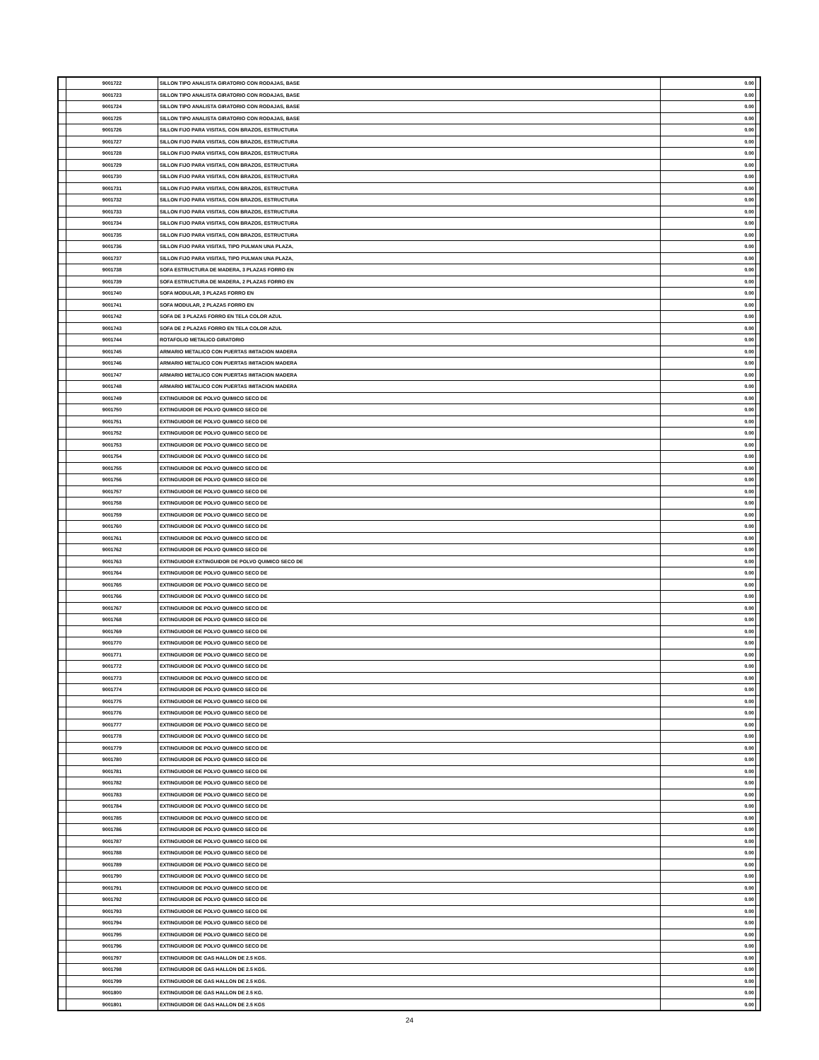| | 9001722 | SILLON TIPO ANALISTA GIRATORIO CON RODAJAS, BASE | 0.00 | |
| | 9001723 | SILLON TIPO ANALISTA GIRATORIO CON RODAJAS, BASE | 0.00 | |
| | 9001724 | SILLON TIPO ANALISTA GIRATORIO CON RODAJAS, BASE | 0.00 | |
| | 9001725 | SILLON TIPO ANALISTA GIRATORIO CON RODAJAS, BASE | 0.00 | |
| | 9001726 | SILLON FIJO PARA VISITAS, CON BRAZOS, ESTRUCTURA | 0.00 | |
| | 9001727 | SILLON FIJO PARA VISITAS, CON BRAZOS, ESTRUCTURA | 0.00 | |
| | 9001728 | SILLON FIJO PARA VISITAS, CON BRAZOS, ESTRUCTURA | 0.00 | |
| | 9001729 | SILLON FIJO PARA VISITAS, CON BRAZOS, ESTRUCTURA | 0.00 | |
| | 9001730 | SILLON FIJO PARA VISITAS, CON BRAZOS, ESTRUCTURA | 0.00 | |
| | 9001731 | SILLON FIJO PARA VISITAS, CON BRAZOS, ESTRUCTURA | 0.00 | |
| | 9001732 | SILLON FIJO PARA VISITAS, CON BRAZOS, ESTRUCTURA | 0.00 | |
| | 9001733 | SILLON FIJO PARA VISITAS, CON BRAZOS, ESTRUCTURA | 0.00 | |
| | 9001734 | SILLON FIJO PARA VISITAS, CON BRAZOS, ESTRUCTURA | 0.00 | |
| | 9001735 | SILLON FIJO PARA VISITAS, CON BRAZOS, ESTRUCTURA | 0.00 | |
| | 9001736 | SILLON FIJO PARA VISITAS, TIPO PULMAN UNA PLAZA, | 0.00 | |
| | 9001737 | SILLON FIJO PARA VISITAS, TIPO PULMAN UNA PLAZA, | 0.00 | |
| | 9001738 | SOFA ESTRUCTURA DE MADERA, 3 PLAZAS FORRO EN | 0.00 | |
| | 9001739 | SOFA ESTRUCTURA DE MADERA, 2 PLAZAS FORRO EN | 0.00 | |
| | 9001740 | SOFA MODULAR, 3 PLAZAS FORRO EN | 0.00 | |
| | 9001741 | SOFA MODULAR, 2 PLAZAS FORRO EN | 0.00 | |
| | 9001742 | SOFA DE 3 PLAZAS FORRO EN TELA COLOR AZUL | 0.00 | |
| | 9001743 | SOFA DE 2 PLAZAS FORRO EN TELA COLOR AZUL | 0.00 | |
| | 9001744 | ROTAFOLIO METALICO GIRATORIO | 0.00 | |
| | 9001745 | ARMARIO METALICO CON PUERTAS IMITACION MADERA | 0.00 | |
| | 9001746 | ARMARIO METALICO CON PUERTAS IMITACION MADERA | 0.00 | |
| | 9001747 | ARMARIO METALICO CON PUERTAS IMITACION MADERA | 0.00 | |
| | 9001748 | ARMARIO METALICO CON PUERTAS IMITACION MADERA | 0.00 | |
| | 9001749 | EXTINGUIDOR DE POLVO QUIMICO SECO DE | 0.00 | |
| | 9001750 | EXTINGUIDOR DE POLVO QUIMICO SECO DE | 0.00 | |
| | 9001751 | EXTINGUIDOR DE POLVO QUIMICO SECO DE | 0.00 | |
| | 9001752 | EXTINGUIDOR DE POLVO QUIMICO SECO DE | 0.00 | |
| | 9001753 | EXTINGUIDOR DE POLVO QUIMICO SECO DE | 0.00 | |
| | 9001754 | EXTINGUIDOR DE POLVO QUIMICO SECO DE | 0.00 | |
| | 9001755 | EXTINGUIDOR DE POLVO QUIMICO SECO DE | 0.00 | |
| | 9001756 | EXTINGUIDOR DE POLVO QUIMICO SECO DE | 0.00 | |
| | 9001757 | EXTINGUIDOR DE POLVO QUIMICO SECO DE | 0.00 | |
| | 9001758 | EXTINGUIDOR DE POLVO QUIMICO SECO DE | 0.00 | |
| | 9001759 | EXTINGUIDOR DE POLVO QUIMICO SECO DE | 0.00 | |
| | 9001760 | EXTINGUIDOR DE POLVO QUIMICO SECO DE | 0.00 | |
| | 9001761 | EXTINGUIDOR DE POLVO QUIMICO SECO DE | 0.00 | |
| | 9001762 | EXTINGUIDOR DE POLVO QUIMICO SECO DE | 0.00 | |
| | 9001763 | EXTINGUIDOR EXTINGUIDOR DE POLVO QUIMICO SECO DE | 0.00 | |
| | 9001764 | EXTINGUIDOR DE POLVO QUIMICO SECO DE | 0.00 | |
| | 9001765 | EXTINGUIDOR DE POLVO QUIMICO SECO DE | 0.00 | |
| | 9001766 | EXTINGUIDOR DE POLVO QUIMICO SECO DE | 0.00 | |
| | 9001767 | EXTINGUIDOR DE POLVO QUIMICO SECO DE | 0.00 | |
| | 9001768 | EXTINGUIDOR DE POLVO QUIMICO SECO DE | 0.00 | |
| | 9001769 | EXTINGUIDOR DE POLVO QUIMICO SECO DE | 0.00 | |
| | 9001770 | EXTINGUIDOR DE POLVO QUIMICO SECO DE | 0.00 | |
| | 9001771 | EXTINGUIDOR DE POLVO QUIMICO SECO DE | 0.00 | |
| | 9001772 | EXTINGUIDOR DE POLVO QUIMICO SECO DE | 0.00 | |
| | 9001773 | EXTINGUIDOR DE POLVO QUIMICO SECO DE | 0.00 | |
| | 9001774 | EXTINGUIDOR DE POLVO QUIMICO SECO DE | 0.00 | |
| | 9001775 | EXTINGUIDOR DE POLVO QUIMICO SECO DE | 0.00 | |
| | 9001776 | EXTINGUIDOR DE POLVO QUIMICO SECO DE | 0.00 | |
| | 9001777 | EXTINGUIDOR DE POLVO QUIMICO SECO DE | 0.00 | |
| | 9001778 | EXTINGUIDOR DE POLVO QUIMICO SECO DE | 0.00 | |
| | 9001779 | EXTINGUIDOR DE POLVO QUIMICO SECO DE | 0.00 | |
| | 9001780 | EXTINGUIDOR DE POLVO QUIMICO SECO DE | 0.00 | |
| | 9001781 | EXTINGUIDOR DE POLVO QUIMICO SECO DE | 0.00 | |
| | 9001782 | EXTINGUIDOR DE POLVO QUIMICO SECO DE | 0.00 | |
| | 9001783 | EXTINGUIDOR DE POLVO QUIMICO SECO DE | 0.00 | |
| | 9001784 | EXTINGUIDOR DE POLVO QUIMICO SECO DE | 0.00 | |
| | 9001785 | EXTINGUIDOR DE POLVO QUIMICO SECO DE | 0.00 | |
| | 9001786 | EXTINGUIDOR DE POLVO QUIMICO SECO DE | 0.00 | |
| | 9001787 | EXTINGUIDOR DE POLVO QUIMICO SECO DE | 0.00 | |
| | 9001788 | EXTINGUIDOR DE POLVO QUIMICO SECO DE | 0.00 | |
| | 9001789 | EXTINGUIDOR DE POLVO QUIMICO SECO DE | 0.00 | |
| | 9001790 | EXTINGUIDOR DE POLVO QUIMICO SECO DE | 0.00 | |
| | 9001791 | EXTINGUIDOR DE POLVO QUIMICO SECO DE | 0.00 | |
| | 9001792 | EXTINGUIDOR DE POLVO QUIMICO SECO DE | 0.00 | |
| | 9001793 | EXTINGUIDOR DE POLVO QUIMICO SECO DE | 0.00 | |
| | 9001794 | EXTINGUIDOR DE POLVO QUIMICO SECO DE | 0.00 | |
| | 9001795 | EXTINGUIDOR DE POLVO QUIMICO SECO DE | 0.00 | |
| | 9001796 | EXTINGUIDOR DE POLVO QUIMICO SECO DE | 0.00 | |
| | 9001797 | EXTINGUIDOR DE GAS HALLON DE 2.5 KGS. | 0.00 | |
| | 9001798 | EXTINGUIDOR DE GAS HALLON DE 2.5 KGS. | 0.00 | |
| | 9001799 | EXTINGUIDOR DE GAS HALLON DE 2.5 KGS. | 0.00 | |
| | 9001800 | EXTINGUIDOR DE GAS HALLON DE 2.5 KG. | 0.00 | |
| | 9001801 | EXTINGUIDOR DE GAS HALLON DE 2.5 KGS | 0.00 | |
24